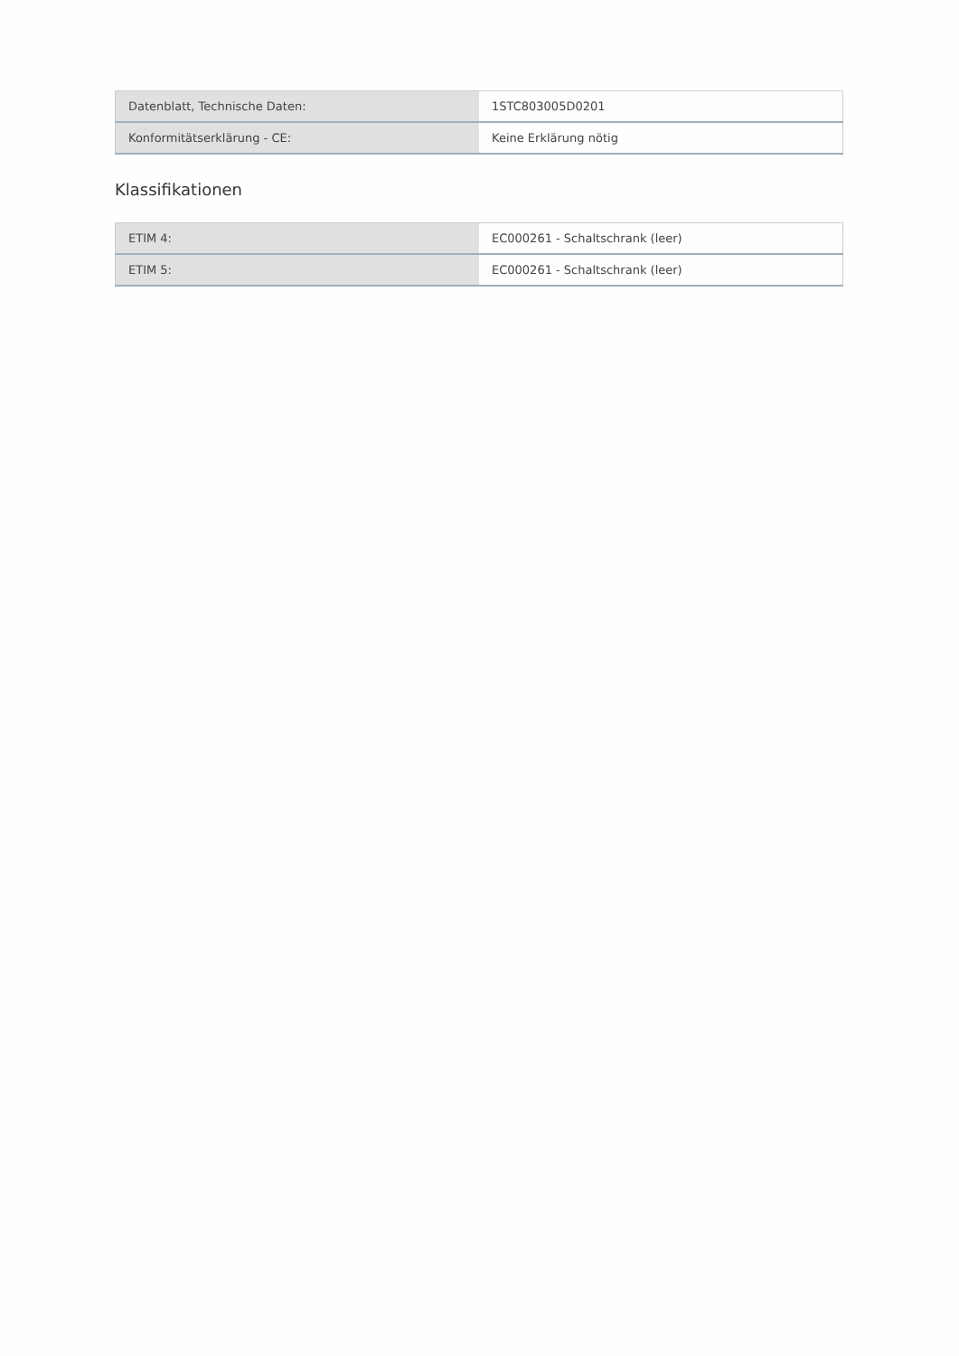| Datenblatt, Technische Daten: | 1STC803005D0201 |
| Konformitätserklärung - CE: | Keine Erklärung nötig |
Klassifikationen
| ETIM 4: | EC000261 - Schaltschrank (leer) |
| ETIM 5: | EC000261 - Schaltschrank (leer) |